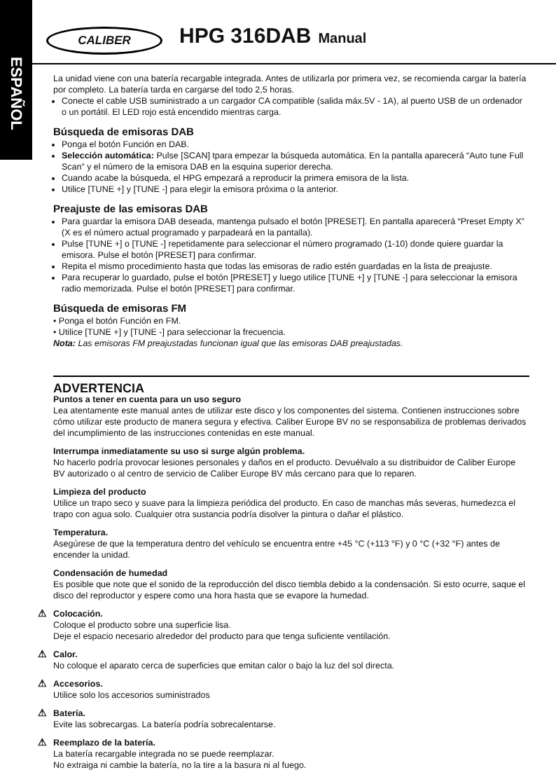ESPAÑOL
CALIBER HPG 316DAB Manual
La unidad viene con una batería recargable integrada. Antes de utilizarla por primera vez, se recomienda cargar la batería por completo. La batería tarda en cargarse del todo 2,5 horas.
Conecte el cable USB suministrado a un cargador CA compatible (salida máx.5V - 1A), al puerto USB de un ordenador o un portátil. El LED rojo está encendido mientras carga.
Búsqueda de emisoras DAB
Ponga el botón Función en DAB.
Selección automática: Pulse [SCAN] tpara empezar la búsqueda automática. En la pantalla aparecerá “Auto tune Full Scan” y el número de la emisora DAB en la esquina superior derecha.
Cuando acabe la búsqueda, el HPG empezará a reproducir la primera emisora de la lista.
Utilice [TUNE +] y [TUNE -] para elegir la emisora próxima o la anterior.
Preajuste de las emisoras DAB
Para guardar la emisora DAB deseada, mantenga pulsado el botón [PRESET]. En pantalla aparecerá “Preset Empty X” (X es el número actual programado y parpadeará en la pantalla).
Pulse [TUNE +] o [TUNE -] repetidamente para seleccionar el número programado (1-10) donde quiere guardar la emisora. Pulse el botón [PRESET] para confirmar.
Repita el mismo procedimiento hasta que todas las emisoras de radio estén guardadas en la lista de preajuste.
Para recuperar lo guardado, pulse el botón [PRESET] y luego utilice [TUNE +] y [TUNE -] para seleccionar la emisora radio memorizada. Pulse el botón [PRESET] para confirmar.
Búsqueda de emisoras FM
• Ponga el botón Función en FM.
• Utilice [TUNE +] y [TUNE -] para seleccionar la frecuencia.
Nota: Las emisoras FM preajustadas funcionan igual que las emisoras DAB preajustadas.
ADVERTENCIA
Puntos a tener en cuenta para un uso seguro
Lea atentamente este manual antes de utilizar este disco y los componentes del sistema. Contienen instrucciones sobre cómo utilizar este producto de manera segura y efectiva. Caliber Europe BV no se responsabiliza de problemas derivados del incumplimiento de las instrucciones contenidas en este manual.
Interrumpa inmediatamente su uso si surge algún problema.
No hacerlo podría provocar lesiones personales y daños en el producto. Devuélvalo a su distribuidor de Caliber Europe BV autorizado o al centro de servicio de Caliber Europe BV más cercano para que lo reparen.
Limpieza del producto
Utilice un trapo seco y suave para la limpieza periódica del producto. En caso de manchas más severas, humedezca el trapo con agua solo. Cualquier otra sustancia podría disolver la pintura o dañar el plástico.
Temperatura.
Asegúrese de que la temperatura dentro del vehículo se encuentra entre +45 °C (+113 °F) y 0 °C (+32 °F) antes de encender la unidad.
Condensación de humedad
Es posible que note que el sonido de la reproducción del disco tiembla debido a la condensación. Si esto ocurre, saque el disco del reproductor y espere como una hora hasta que se evapore la humedad.
Colocación.
Coloque el producto sobre una superficie lisa.
Deje el espacio necesario alrededor del producto para que tenga suficiente ventilación.
Calor.
No coloque el aparato cerca de superficies que emitan calor o bajo la luz del sol directa.
Accesorios.
Utilice solo los accesorios suministrados
Batería.
Evite las sobrecargas. La batería podría sobrecalentarse.
Reemplazo de la batería.
La batería recargable integrada no se puede reemplazar.
No extraiga ni cambie la batería, no la tire a la basura ni al fuego.